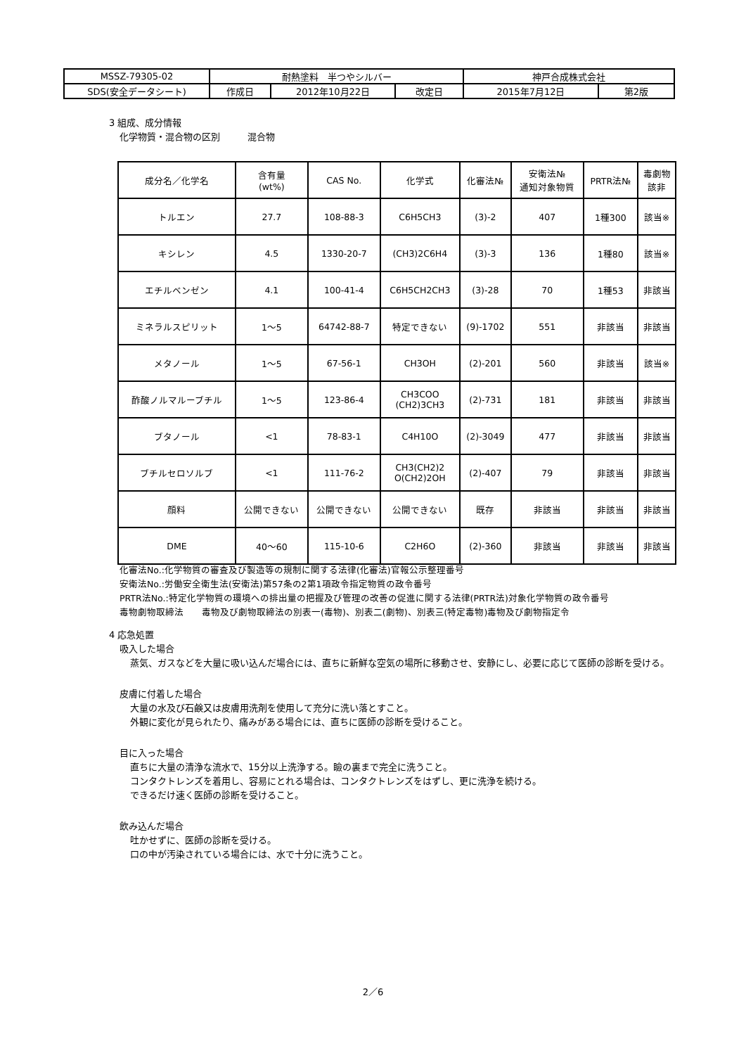| MSSZ-79305-02 | 耐熱塗料 半つやシルバー | | | 神戸合成株式会社 | |
| SDS(安全データシート) | 作成日 | 2012年10月22日 | 改定日 | 2015年7月12日 | 第2版 |
3 組成、成分情報
化学物質・混合物の区別　　　混合物
| 成分名／化学名 | 含有量 (wt%) | CAS No. | 化学式 | 化審法№ | 安衛法№ 通知対象物質 | PRTR法№ | 毒劇物 該非 |
| --- | --- | --- | --- | --- | --- | --- | --- |
| トルエン | 27.7 | 108-88-3 | C6H5CH3 | (3)-2 | 407 | 1種300 | 該当※ |
| キシレン | 4.5 | 1330-20-7 | (CH3)2C6H4 | (3)-3 | 136 | 1種80 | 該当※ |
| エチルベンゼン | 4.1 | 100-41-4 | C6H5CH2CH3 | (3)-28 | 70 | 1種53 | 非該当 |
| ミネラルスピリット | 1〜5 | 64742-88-7 | 特定できない | (9)-1702 | 551 | 非該当 | 非該当 |
| メタノール | 1〜5 | 67-56-1 | CH3OH | (2)-201 | 560 | 非該当 | 該当※ |
| 酢酸ノルマルーブチル | 1〜5 | 123-86-4 | CH3COO (CH2)3CH3 | (2)-731 | 181 | 非該当 | 非該当 |
| ブタノール | <1 | 78-83-1 | C4H10O | (2)-3049 | 477 | 非該当 | 非該当 |
| ブチルセロソルブ | <1 | 111-76-2 | CH3(CH2)2 O(CH2)2OH | (2)-407 | 79 | 非該当 | 非該当 |
| 顔料 | 公開できない | 公開できない | 公開できない | 既存 | 非該当 | 非該当 | 非該当 |
| DME | 40〜60 | 115-10-6 | C2H6O | (2)-360 | 非該当 | 非該当 | 非該当 |
化審法No.:化学物質の審査及び製造等の規制に関する法律(化審法)官報公示整理番号
安衛法No.:労働安全衛生法(安衛法)第57条の2第1項政令指定物質の政令番号
PRTR法No.:特定化学物質の環境への排出量の把握及び管理の改善の促進に関する法律(PRTR法)対象化学物質の政令番号
毒物劇物取締法　　毒物及び劇物取締法の別表一(毒物)、別表二(劇物)、別表三(特定毒物)毒物及び劇物指定令
4 応急処置
吸入した場合
蒸気、ガスなどを大量に吸い込んだ場合には、直ちに新鮮な空気の場所に移動させ、安静にし、必要に応じて医師の診断を受ける。
皮膚に付着した場合
大量の水及び石鹸又は皮膚用洗剤を使用して充分に洗い落とすこと。
外観に変化が見られたり、痛みがある場合には、直ちに医師の診断を受けること。
目に入った場合
直ちに大量の清浄な流水で、15分以上洗浄する。瞼の裏まで完全に洗うこと。
コンタクトレンズを着用し、容易にとれる場合は、コンタクトレンズをはずし、更に洗浄を続ける。
できるだけ速く医師の診断を受けること。
飲み込んだ場合
吐かせずに、医師の診断を受ける。
口の中が汚染されている場合には、水で十分に洗うこと。
2／6